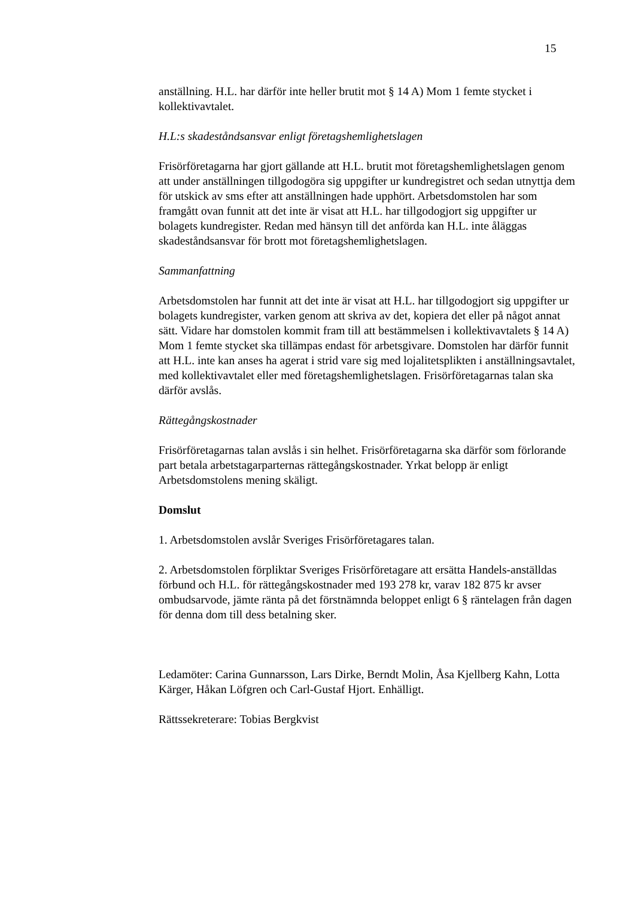15
anställning. H.L. har därför inte heller brutit mot § 14 A) Mom 1 femte stycket i kollektivavtalet.
H.L:s skadeståndsansvar enligt företagshemlighetslagen
Frisörföretagarna har gjort gällande att H.L. brutit mot företagshemlighetslagen genom att under anställningen tillgodogöra sig uppgifter ur kundregistret och sedan utnyttja dem för utskick av sms efter att anställningen hade upphört. Arbetsdomstolen har som framgått ovan funnit att det inte är visat att H.L. har tillgodogjort sig uppgifter ur bolagets kundregister. Redan med hänsyn till det anförda kan H.L. inte åläggas skadeståndsansvar för brott mot företagshemlighetslagen.
Sammanfattning
Arbetsdomstolen har funnit att det inte är visat att H.L. har tillgodogjort sig uppgifter ur bolagets kundregister, varken genom att skriva av det, kopiera det eller på något annat sätt. Vidare har domstolen kommit fram till att bestämmelsen i kollektivavtalets § 14 A) Mom 1 femte stycket ska tillämpas endast för arbetsgivare. Domstolen har därför funnit att H.L. inte kan anses ha agerat i strid vare sig med lojalitetsplikten i anställningsavtalet, med kollektivavtalet eller med företagshemlighetslagen. Frisörföretagarnas talan ska därför avslås.
Rättegångskostnader
Frisörföretagarnas talan avslås i sin helhet. Frisörföretagarna ska därför som förlorande part betala arbetstagarparternas rättegångskostnader. Yrkat belopp är enligt Arbetsdomstolens mening skäligt.
Domslut
1. Arbetsdomstolen avslår Sveriges Frisörföretagares talan.
2. Arbetsdomstolen förpliktar Sveriges Frisörföretagare att ersätta Handels-anställdas förbund och H.L. för rättegångskostnader med 193 278 kr, varav 182 875 kr avser ombudsarvode, jämte ränta på det förstnämnda beloppet enligt 6 § räntelagen från dagen för denna dom till dess betalning sker.
Ledamöter: Carina Gunnarsson, Lars Dirke, Berndt Molin, Åsa Kjellberg Kahn, Lotta Kärger, Håkan Löfgren och Carl-Gustaf Hjort. Enhälligt.
Rättssekreterare: Tobias Bergkvist